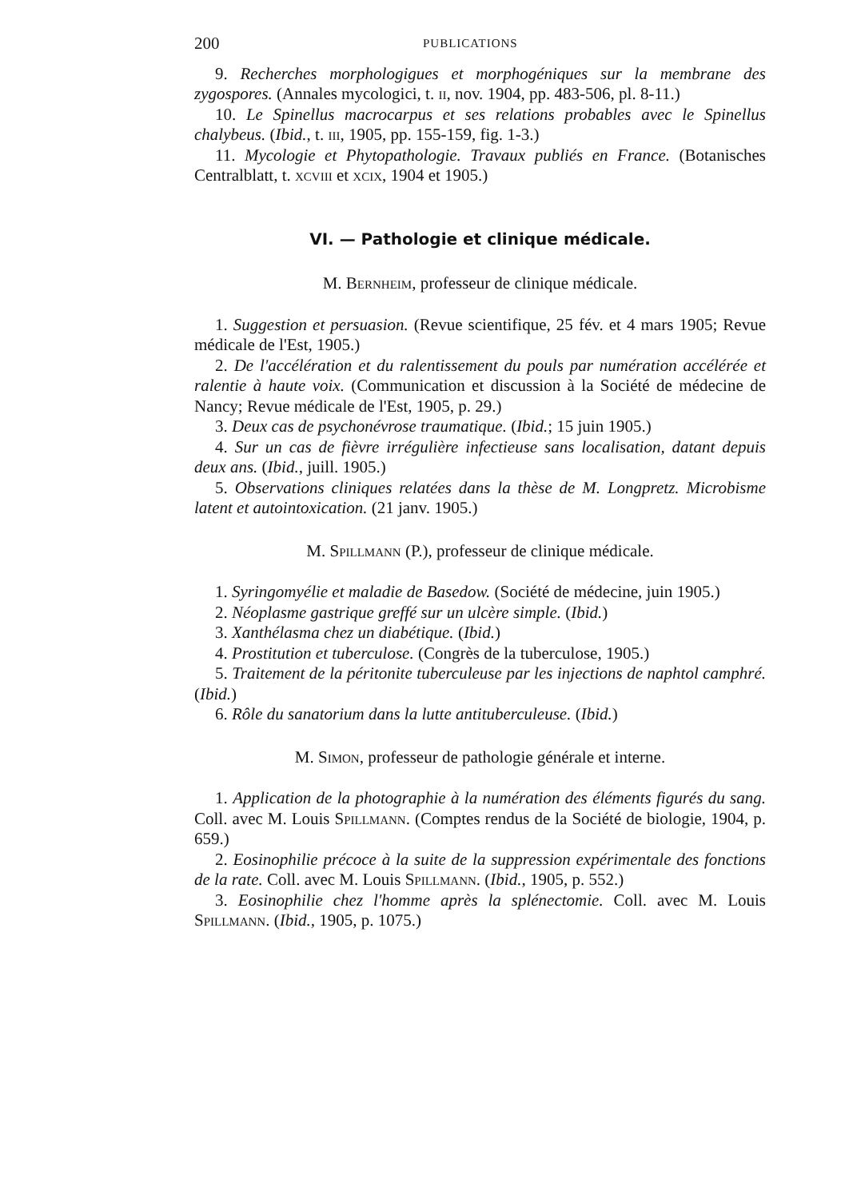200 PUBLICATIONS
9. Recherches morphologigues et morphogéniques sur la membrane des zygospores. (Annales mycologici, t. ii, nov. 1904, pp. 483-506, pl. 8-11.)
10. Le Spinellus macrocarpus et ses relations probables avec le Spinellus chalybeus. (Ibid., t. iii, 1905, pp. 155-159, fig. 1-3.)
11. Mycologie et Phytopathologie. Travaux publiés en France. (Botanisches Centralblatt, t. xcviii et xcix, 1904 et 1905.)
VI. — Pathologie et clinique médicale.
M. Bernheim, professeur de clinique médicale.
1. Suggestion et persuasion. (Revue scientifique, 25 fév. et 4 mars 1905; Revue médicale de l'Est, 1905.)
2. De l'accélération et du ralentissement du pouls par numération accélérée et ralentie à haute voix. (Communication et discussion à la Société de médecine de Nancy; Revue médicale de l'Est, 1905, p. 29.)
3. Deux cas de psychonévrose traumatique. (Ibid.; 15 juin 1905.)
4. Sur un cas de fièvre irrégulière infectieuse sans localisation, datant depuis deux ans. (Ibid., juill. 1905.)
5. Observations cliniques relatées dans la thèse de M. Longpretz. Microbisme latent et autointoxication. (21 janv. 1905.)
M. Spillmann (P.), professeur de clinique médicale.
1. Syringomyélie et maladie de Basedow. (Société de médecine, juin 1905.)
2. Néoplasme gastrique greffé sur un ulcère simple. (Ibid.)
3. Xanthélasma chez un diabétique. (Ibid.)
4. Prostitution et tuberculose. (Congrès de la tuberculose, 1905.)
5. Traitement de la péritonite tuberculeuse par les injections de naphtol camphré. (Ibid.)
6. Rôle du sanatorium dans la lutte antituberculeuse. (Ibid.)
M. Simon, professeur de pathologie générale et interne.
1. Application de la photographie à la numération des éléments figurés du sang. Coll. avec M. Louis Spillmann. (Comptes rendus de la Société de biologie, 1904, p. 659.)
2. Eosinophilie précoce à la suite de la suppression expérimentale des fonctions de la rate. Coll. avec M. Louis Spillmann. (Ibid., 1905, p. 552.)
3. Eosinophilie chez l'homme après la splénectomie. Coll. avec M. Louis Spillmann. (Ibid., 1905, p. 1075.)